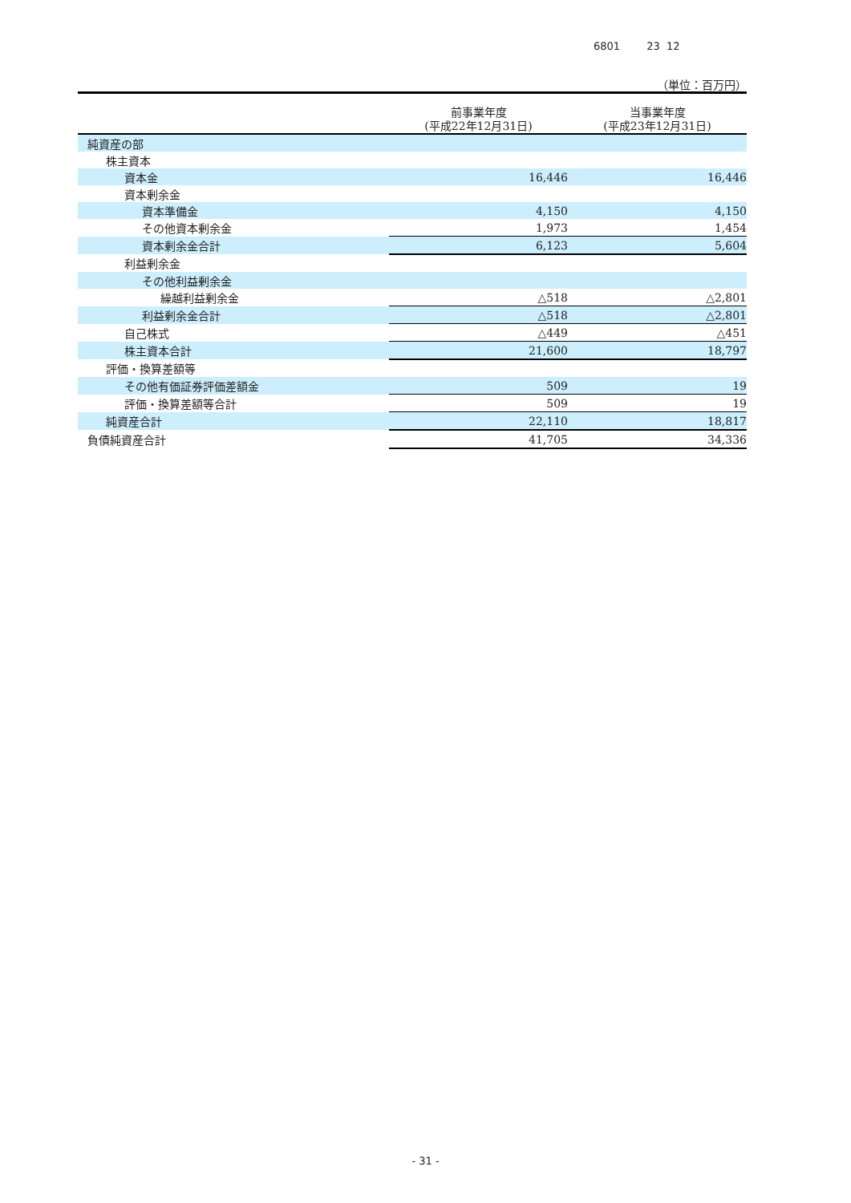6801 23 12
（単位：百万円）
| | 前事業年度 (平成22年12月31日) | 当事業年度 (平成23年12月31日) |
| --- | --- | --- |
| 純資産の部 | | |
| 株主資本 | | |
| 資本金 | 16,446 | 16,446 |
| 資本剰余金 | | |
| 資本準備金 | 4,150 | 4,150 |
| その他資本剰余金 | 1,973 | 1,454 |
| 資本剰余金合計 | 6,123 | 5,604 |
| 利益剰余金 | | |
| その他利益剰余金 | | |
| 繰越利益剰余金 | △518 | △2,801 |
| 利益剰余金合計 | △518 | △2,801 |
| 自己株式 | △449 | △451 |
| 株主資本合計 | 21,600 | 18,797 |
| 評価・換算差額等 | | |
| その他有価証券評価差額金 | 509 | 19 |
| 評価・換算差額等合計 | 509 | 19 |
| 純資産合計 | 22,110 | 18,817 |
| 負債純資産合計 | 41,705 | 34,336 |
- 31 -